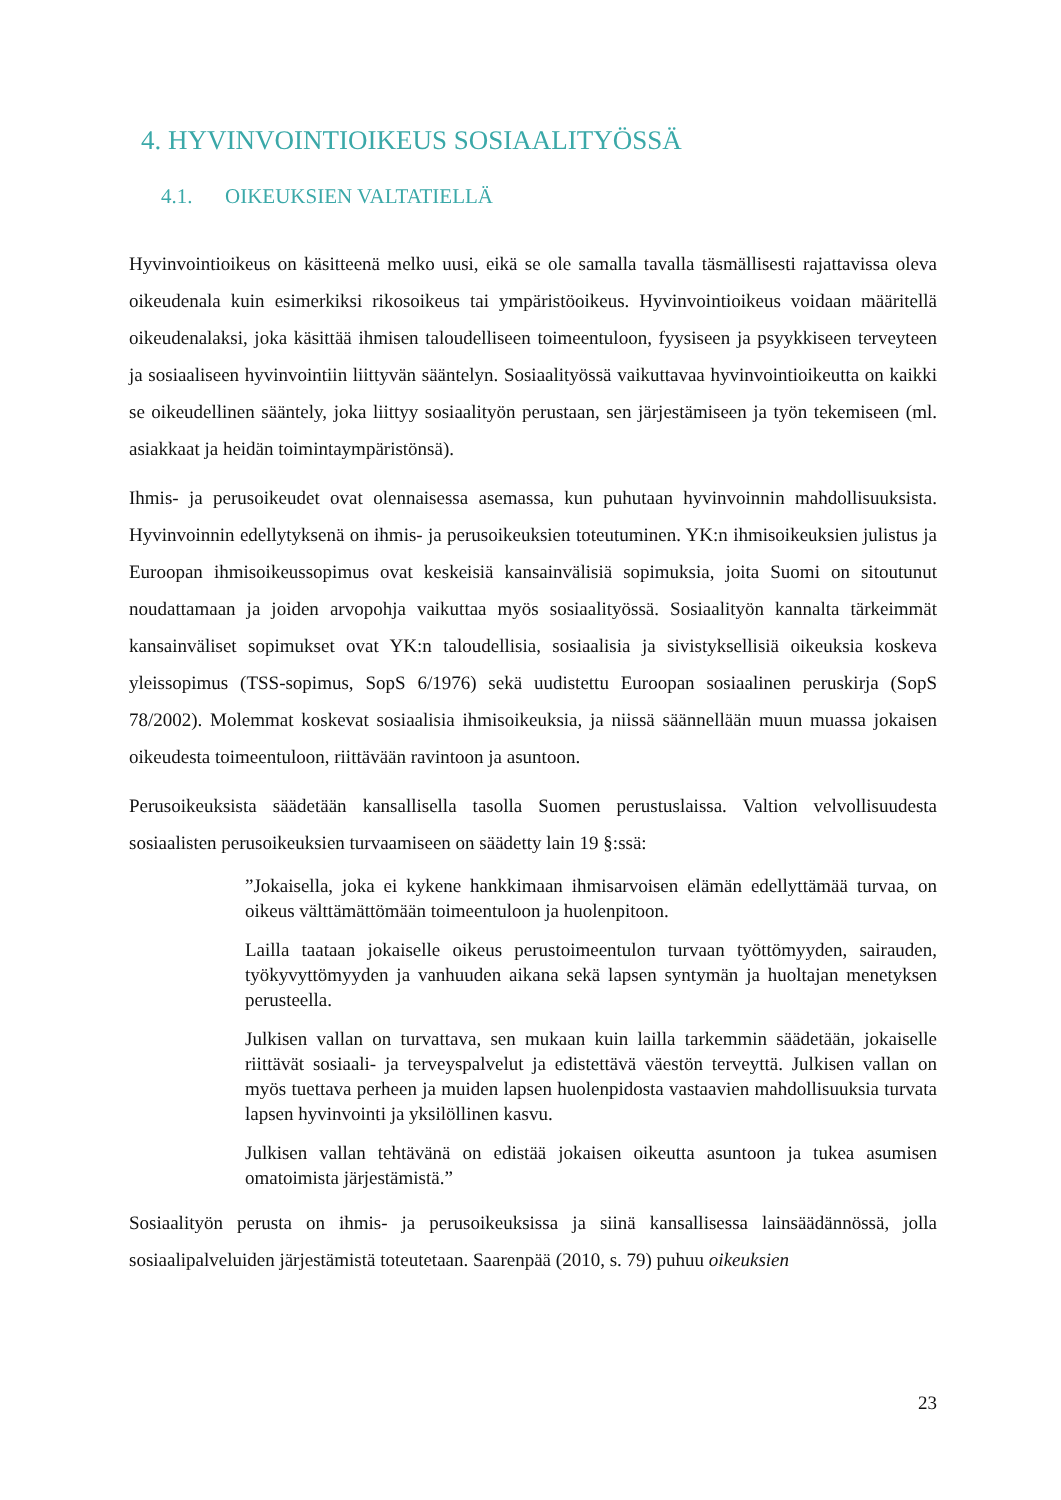4. HYVINVOINTIOIKEUS SOSIAALITYÖSSÄ
4.1. OIKEUKSIEN VALTATIELLÄ
Hyvinvointioikeus on käsitteenä melko uusi, eikä se ole samalla tavalla täsmällisesti rajattavissa oleva oikeudenala kuin esimerkiksi rikosoikeus tai ympäristöoikeus. Hyvinvointioikeus voidaan määritellä oikeudenalaksi, joka käsittää ihmisen taloudelliseen toimeentuloon, fyysiseen ja psyykkiseen terveyteen ja sosiaaliseen hyvinvointiin liittyvän sääntelyn. Sosiaalityössä vaikuttavaa hyvinvointioikeutta on kaikki se oikeudellinen sääntely, joka liittyy sosiaalityön perustaan, sen järjestämiseen ja työn tekemiseen (ml. asiakkaat ja heidän toimintaympäristönsä).
Ihmis- ja perusoikeudet ovat olennaisessa asemassa, kun puhutaan hyvinvoinnin mahdollisuuksista. Hyvinvoinnin edellytyksenä on ihmis- ja perusoikeuksien toteutuminen. YK:n ihmisoikeuksien julistus ja Euroopan ihmisoikeussopimus ovat keskeisiä kansainvälisiä sopimuksia, joita Suomi on sitoutunut noudattamaan ja joiden arvopohja vaikuttaa myös sosiaalityössä. Sosiaalityön kannalta tärkeimmät kansainväliset sopimukset ovat YK:n taloudellisia, sosiaalisia ja sivistyksellisiä oikeuksia koskeva yleissopimus (TSS-sopimus, SopS 6/1976) sekä uudistettu Euroopan sosiaalinen peruskirja (SopS 78/2002). Molemmat koskevat sosiaalisia ihmisoikeuksia, ja niissä säännellään muun muassa jokaisen oikeudesta toimeentuloon, riittävään ravintoon ja asuntoon.
Perusoikeuksista säädetään kansallisella tasolla Suomen perustuslaissa. Valtion velvollisuudesta sosiaalisten perusoikeuksien turvaamiseen on säädetty lain 19 §:ssä:
”Jokaisella, joka ei kykene hankkimaan ihmisarvoisen elämän edellyttämää turvaa, on oikeus välttämättömään toimeentuloon ja huolenpitoon.
Lailla taataan jokaiselle oikeus perustoimeentulon turvaan työttömyyden, sairauden, työkyvyttömyyden ja vanhuuden aikana sekä lapsen syntymän ja huoltajan menetyksen perusteella.
Julkisen vallan on turvattava, sen mukaan kuin lailla tarkemmin säädetään, jokaiselle riittävät sosiaali- ja terveyspalvelut ja edistettävä väestön terveyttä. Julkisen vallan on myös tuettava perheen ja muiden lapsen huolenpidosta vastaavien mahdollisuuksia turvata lapsen hyvinvointi ja yksilöllinen kasvu.
Julkisen vallan tehtävänä on edistää jokaisen oikeutta asuntoon ja tukea asumisen omatoimista järjestämistä.”
Sosiaalityön perusta on ihmis- ja perusoikeuksissa ja siinä kansallisessa lainsäädännössä, jolla sosiaalipalveluiden järjestämistä toteutetaan. Saarenpää (2010, s. 79) puhuu oikeuksien
23